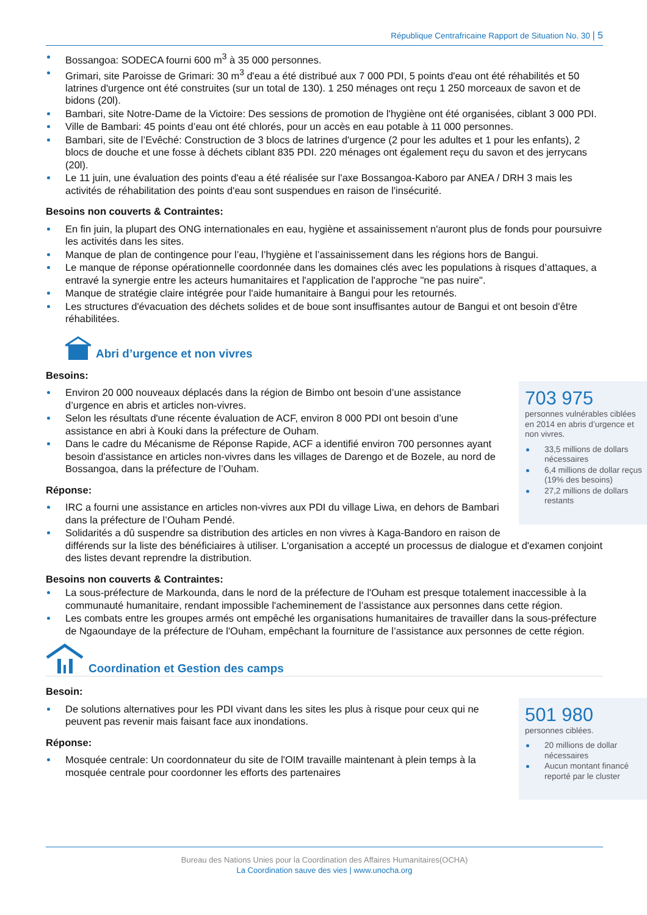République Centrafricaine Rapport de Situation No. 30 | 5
Bossangoa: SODECA fourni 600 m<sup>3</sup> à 35 000 personnes.
Grimari, site Paroisse de Grimari: 30 m<sup>3</sup> d'eau a été distribué aux 7 000 PDI, 5 points d'eau ont été réhabilités et 50 latrines d'urgence ont été construites (sur un total de 130). 1 250 ménages ont reçu 1 250 morceaux de savon et de bidons (20l).
Bambari, site Notre-Dame de la Victoire: Des sessions de promotion de l'hygiène ont été organisées, ciblant 3 000 PDI.
Ville de Bambari: 45 points d’eau ont été chlorés, pour un accès en eau potable à 11 000 personnes.
Bambari, site de l’Evêché: Construction de 3 blocs de latrines d'urgence (2 pour les adultes et 1 pour les enfants), 2 blocs de douche et une fosse à déchets ciblant 835 PDI. 220 ménages ont également reçu du savon et des jerrycans (20l).
Le 11 juin, une évaluation des points d'eau a été réalisée sur l'axe Bossangoa-Kaboro par ANEA / DRH 3 mais les activités de réhabilitation des points d'eau sont suspendues en raison de l'insécurité.
Besoins non couverts & Contraintes:
En fin juin, la plupart des ONG internationales en eau, hygiène et assainissement n'auront plus de fonds pour poursuivre les activités dans les sites.
Manque de plan de contingence pour l’eau, l’hygiène et l’assainissement dans les régions hors de Bangui.
Le manque de réponse opérationnelle coordonnée dans les domaines clés avec les populations à risques d’attaques, a entravé la synergie entre les acteurs humanitaires et l'application de l'approche "ne pas nuire".
Manque de stratégie claire intégrée pour l'aide humanitaire à Bangui pour les retournés.
Les structures d'évacuation des déchets solides et de boue sont insuffisantes autour de Bangui et ont besoin d'être réhabilitées.
Abri d’urgence et non vivres
Besoins:
703 975
personnes vulnérables ciblées en 2014 en abris d’urgence et non vivres.
33,5 millions de dollars nécessaires
6,4 millions de dollar reçus (19% des besoins)
27,2 millions de dollars restants
Environ 20 000 nouveaux déplacés dans la région de Bimbo ont besoin d’une assistance d’urgence en abris et articles non-vivres.
Selon les résultats d'une récente évaluation de ACF, environ 8 000 PDI ont besoin d’une assistance en abri à Kouki dans la préfecture de Ouham.
Dans le cadre du Mécanisme de Réponse Rapide, ACF a identifié environ 700 personnes ayant besoin d'assistance en articles non-vivres dans les villages de Darengo et de Bozele, au nord de Bossangoa, dans la préfecture de l’Ouham.
Réponse:
IRC a fourni une assistance en articles non-vivres aux PDI du village Liwa, en dehors de Bambari dans la préfecture de l’Ouham Pendé.
Solidarités a dû suspendre sa distribution des articles en non vivres à Kaga-Bandoro en raison de différends sur la liste des bénéficiaires à utiliser. L'organisation a accepté un processus de dialogue et d'examen conjoint des listes devant reprendre la distribution.
Besoins non couverts & Contraintes:
La sous-préfecture de Markounda, dans le nord de la préfecture de l'Ouham est presque totalement inaccessible à la communauté humanitaire, rendant impossible l'acheminement de l’assistance aux personnes dans cette région.
Les combats entre les groupes armés ont empêché les organisations humanitaires de travailler dans la sous-préfecture de Ngaoundaye de la préfecture de l'Ouham, empêchant la fourniture de l’assistance aux personnes de cette région.
Coordination et Gestion des camps
Besoin:
501 980
personnes ciblées.
20 millions de dollar nécessaires
Aucun montant financé reporté par le cluster
De solutions alternatives pour les PDI vivant dans les sites les plus à risque pour ceux qui ne peuvent pas revenir mais faisant face aux inondations.
Réponse:
Mosquée centrale: Un coordonnateur du site de l'OIM travaille maintenant à plein temps à la mosquée centrale pour coordonner les efforts des partenaires
Bureau des Nations Unies pour la Coordination des Affaires Humanitaires(OCHA)
La Coordination sauve des vies | www.unocha.org